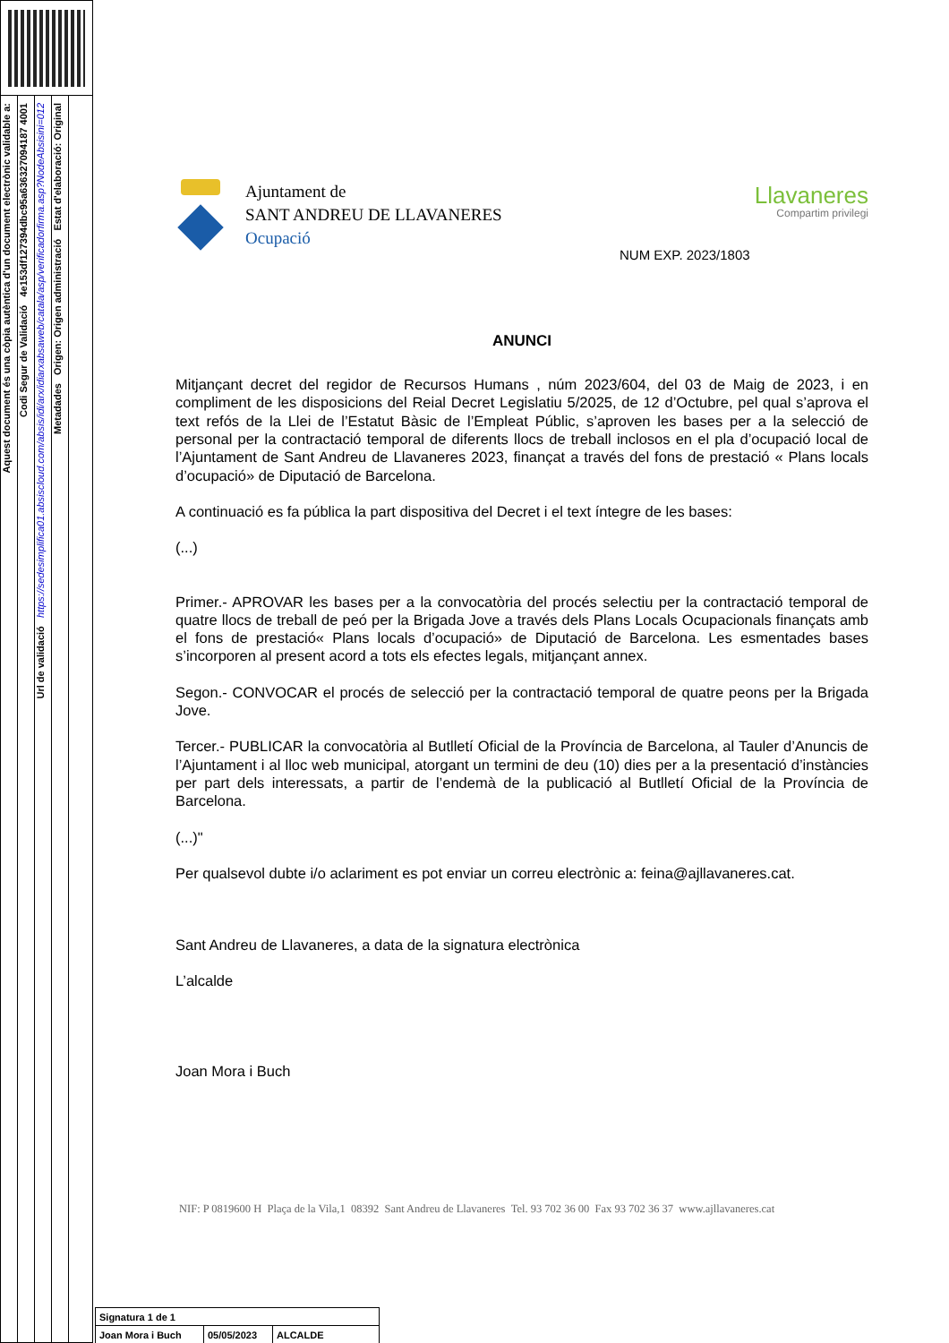Aquest document és una còpia autèntica d'un document electrònic validable a:
Codi Segur de Validació 4e153df127394dbc95a636327094187 4001
Url de validació https://sedesimplifica01.absiscloud.com/absis/idi/arx/idiarxabsaweb/catala/asp/verificadorfirma.asp?NodeAbsisini=012
Metadades Origen: Origen administració Estat d'elaboració: Original
Ajuntament de
SANT ANDREU DE LLAVANERES
Ocupació
Llavaneres
Compartim privilegi
NUM EXP. 2023/1803
ANUNCI
Mitjançant decret del regidor de Recursos Humans , núm 2023/604, del 03 de Maig de 2023, i en compliment de les disposicions del Reial Decret Legislatiu 5/2025, de 12 d’Octubre, pel qual s’aprova el text refós de la Llei de l’Estatut Bàsic de l’Empleat Públic, s’aproven les bases per a la selecció de personal per la contractació temporal de diferents llocs de treball inclosos en el pla d’ocupació local de l’Ajuntament de Sant Andreu de Llavaneres 2023, finançat a través del fons de prestació « Plans locals d’ocupació» de Diputació de Barcelona.
A continuació es fa pública la part dispositiva del Decret i el text íntegre de les bases:
(...)
Primer.- APROVAR les bases per a la convocatòria del procés selectiu per la contractació temporal de quatre llocs de treball de peó per la Brigada Jove a través dels Plans Locals Ocupacionals finançats amb el fons de prestació« Plans locals d’ocupació» de Diputació de Barcelona. Les esmentades bases s’incorporen al present acord a tots els efectes legals, mitjançant annex.
Segon.- CONVOCAR el procés de selecció per la contractació temporal de quatre peons per la Brigada Jove.
Tercer.- PUBLICAR la convocatòria al Butlletí Oficial de la Província de Barcelona, al Tauler d’Anuncis de l’Ajuntament i al lloc web municipal, atorgant un termini de deu (10) dies per a la presentació d’instàncies per part dels interessats, a partir de l’endemà de la publicació al Butlletí Oficial de la Província de Barcelona.
(...)"
Per qualsevol dubte i/o aclariment es pot enviar un correu electrònic a: feina@ajllavaneres.cat.
Sant Andreu de Llavaneres, a data de la signatura electrònica
L’alcalde
Joan Mora i Buch
NIF: P 0819600 H Plaça de la Vila,1 08392 Sant Andreu de Llavaneres Tel. 93 702 36 00 Fax 93 702 36 37 www.ajllavaneres.cat
| Signatura 1 de 1 | | |
| Joan Mora i Buch | 05/05/2023 | ALCALDE |